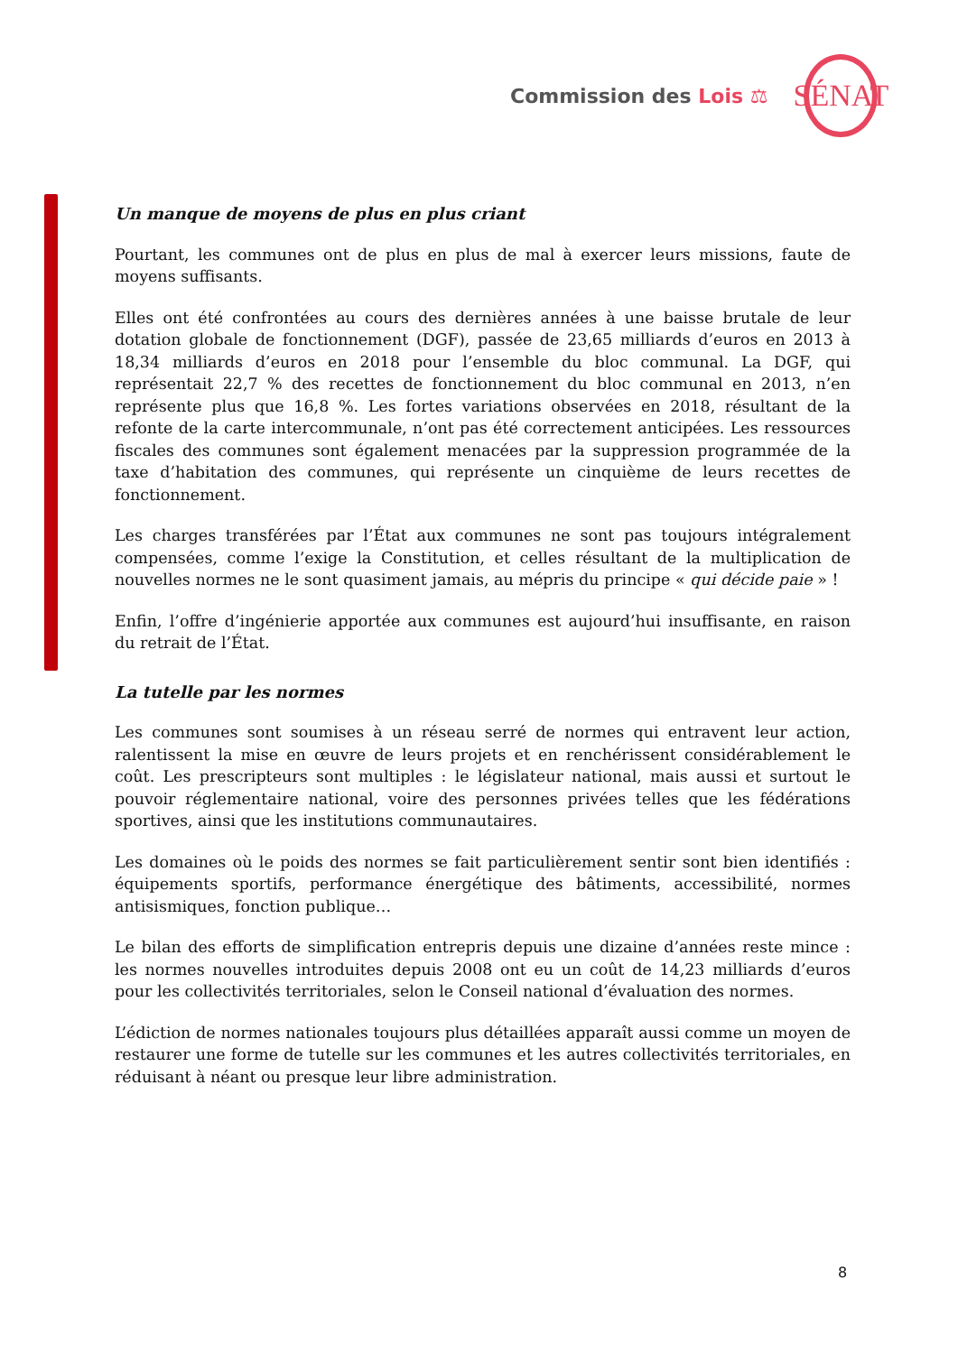Commission des Lois ⚖ SÉNAT
Un manque de moyens de plus en plus criant
Pourtant, les communes ont de plus en plus de mal à exercer leurs missions, faute de moyens suffisants.
Elles ont été confrontées au cours des dernières années à une baisse brutale de leur dotation globale de fonctionnement (DGF), passée de 23,65 milliards d’euros en 2013 à 18,34 milliards d’euros en 2018 pour l’ensemble du bloc communal. La DGF, qui représentait 22,7 % des recettes de fonctionnement du bloc communal en 2013, n’en représente plus que 16,8 %. Les fortes variations observées en 2018, résultant de la refonte de la carte intercommunale, n’ont pas été correctement anticipées. Les ressources fiscales des communes sont également menacées par la suppression programmée de la taxe d’habitation des communes, qui représente un cinquième de leurs recettes de fonctionnement.
Les charges transférées par l’État aux communes ne sont pas toujours intégralement compensées, comme l’exige la Constitution, et celles résultant de la multiplication de nouvelles normes ne le sont quasiment jamais, au mépris du principe « qui décide paie » !
Enfin, l’offre d’ingénierie apportée aux communes est aujourd’hui insuffisante, en raison du retrait de l’État.
La tutelle par les normes
Les communes sont soumises à un réseau serré de normes qui entravent leur action, ralentissent la mise en œuvre de leurs projets et en renchérissent considérablement le coût. Les prescripteurs sont multiples : le législateur national, mais aussi et surtout le pouvoir réglementaire national, voire des personnes privées telles que les fédérations sportives, ainsi que les institutions communautaires.
Les domaines où le poids des normes se fait particulièrement sentir sont bien identifiés : équipements sportifs, performance énergétique des bâtiments, accessibilité, normes antisismiques, fonction publique…
Le bilan des efforts de simplification entrepris depuis une dizaine d’années reste mince : les normes nouvelles introduites depuis 2008 ont eu un coût de 14,23 milliards d’euros pour les collectivités territoriales, selon le Conseil national d’évaluation des normes.
L’édiction de normes nationales toujours plus détaillées apparaît aussi comme un moyen de restaurer une forme de tutelle sur les communes et les autres collectivités territoriales, en réduisant à néant ou presque leur libre administration.
8